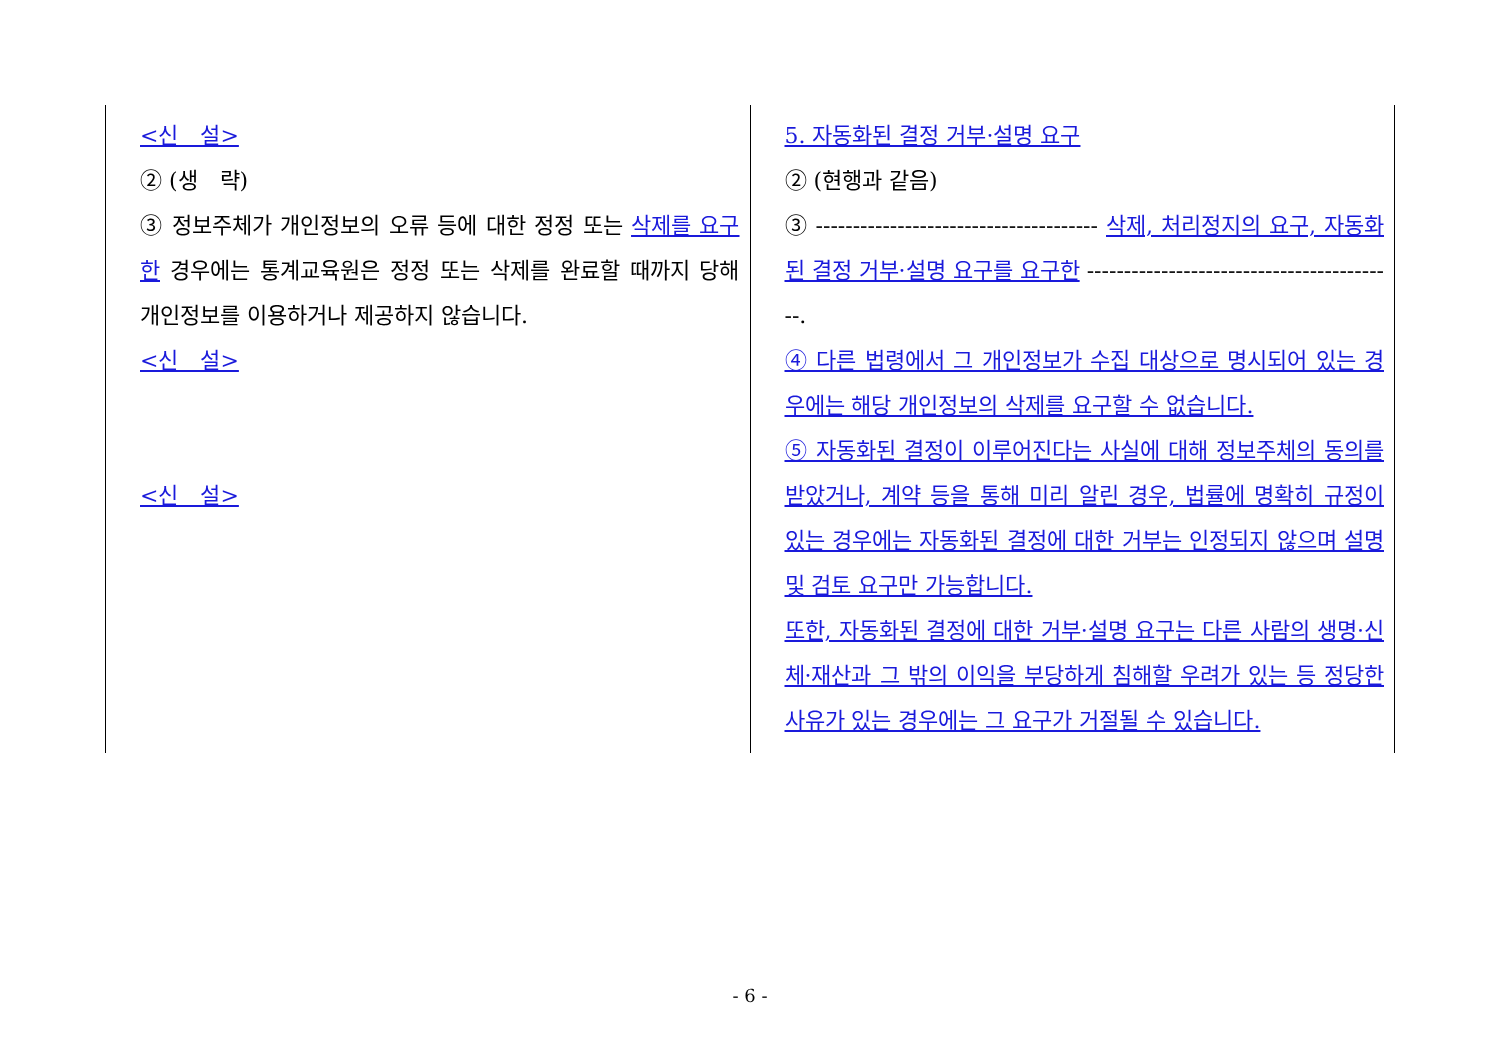| <신 설> ② (생 략) ③ 정보주체가 개인정보의 오류 등에 대한 정정 또는 삭제를 요구한 경우에는 통계교육원은 정정 또는 삭제를 완료할 때까지 당해 개인정보를 이용하거나 제공하지 않습니다. <신 설> <신 설> | 5. 자동화된 결정 거부·설명 요구 ② (현행과 같음) ③ -------------------------------------- 삭제, 처리정지의 요구, 자동화된 결정 거부·설명 요구를 요구한 ------------------------------------------. ④ 다른 법령에서 그 개인정보가 수집 대상으로 명시되어 있는 경우에는 해당 개인정보의 삭제를 요구할 수 없습니다. ⑤ 자동화된 결정이 이루어진다는 사실에 대해 정보주체의 동의를 받았거나, 계약 등을 통해 미리 알린 경우, 법률에 명확히 규정이 있는 경우에는 자동화된 결정에 대한 거부는 인정되지 않으며 설명 및 검토 요구만 가능합니다. 또한, 자동화된 결정에 대한 거부·설명 요구는 다른 사람의 생명·신체·재산과 그 밖의 이익을 부당하게 침해할 우려가 있는 등 정당한 사유가 있는 경우에는 그 요구가 거절될 수 있습니다. |
- 6 -